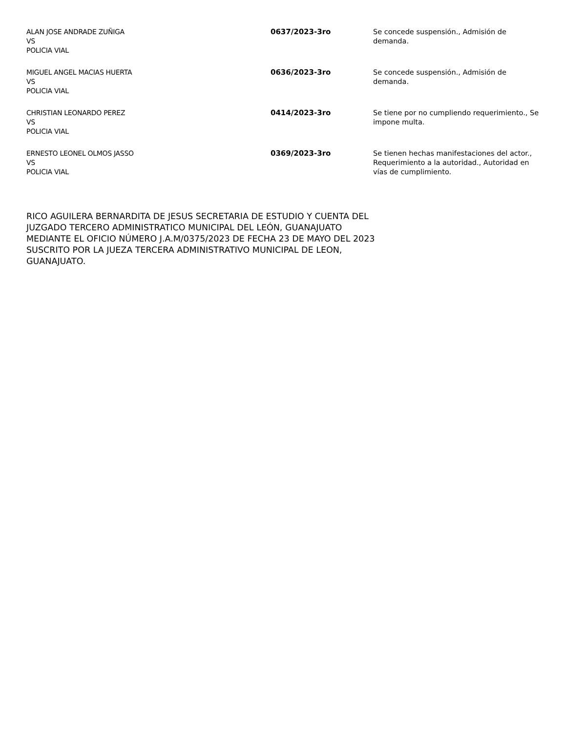| ALAN JOSE ANDRADE ZUÑIGA VS POLICIA VIAL | 0637/2023-3ro | Se concede suspensión., Admisión de demanda. |
| MIGUEL ANGEL MACIAS HUERTA VS POLICIA VIAL | 0636/2023-3ro | Se concede suspensión., Admisión de demanda. |
| CHRISTIAN LEONARDO PEREZ VS POLICIA VIAL | 0414/2023-3ro | Se tiene por no cumpliendo requerimiento., Se impone multa. |
| ERNESTO LEONEL OLMOS JASSO VS POLICIA VIAL | 0369/2023-3ro | Se tienen hechas manifestaciones del actor., Requerimiento a la autoridad., Autoridad en vías de cumplimiento. |
RICO AGUILERA BERNARDITA DE JESUS SECRETARIA DE ESTUDIO Y CUENTA DEL JUZGADO TERCERO ADMINISTRATICO MUNICIPAL DEL LEÓN, GUANAJUATO MEDIANTE EL OFICIO NÚMERO J.A.M/0375/2023 DE FECHA 23 DE MAYO DEL 2023 SUSCRITO POR LA JUEZA TERCERA ADMINISTRATIVO MUNICIPAL DE LEON, GUANAJUATO.